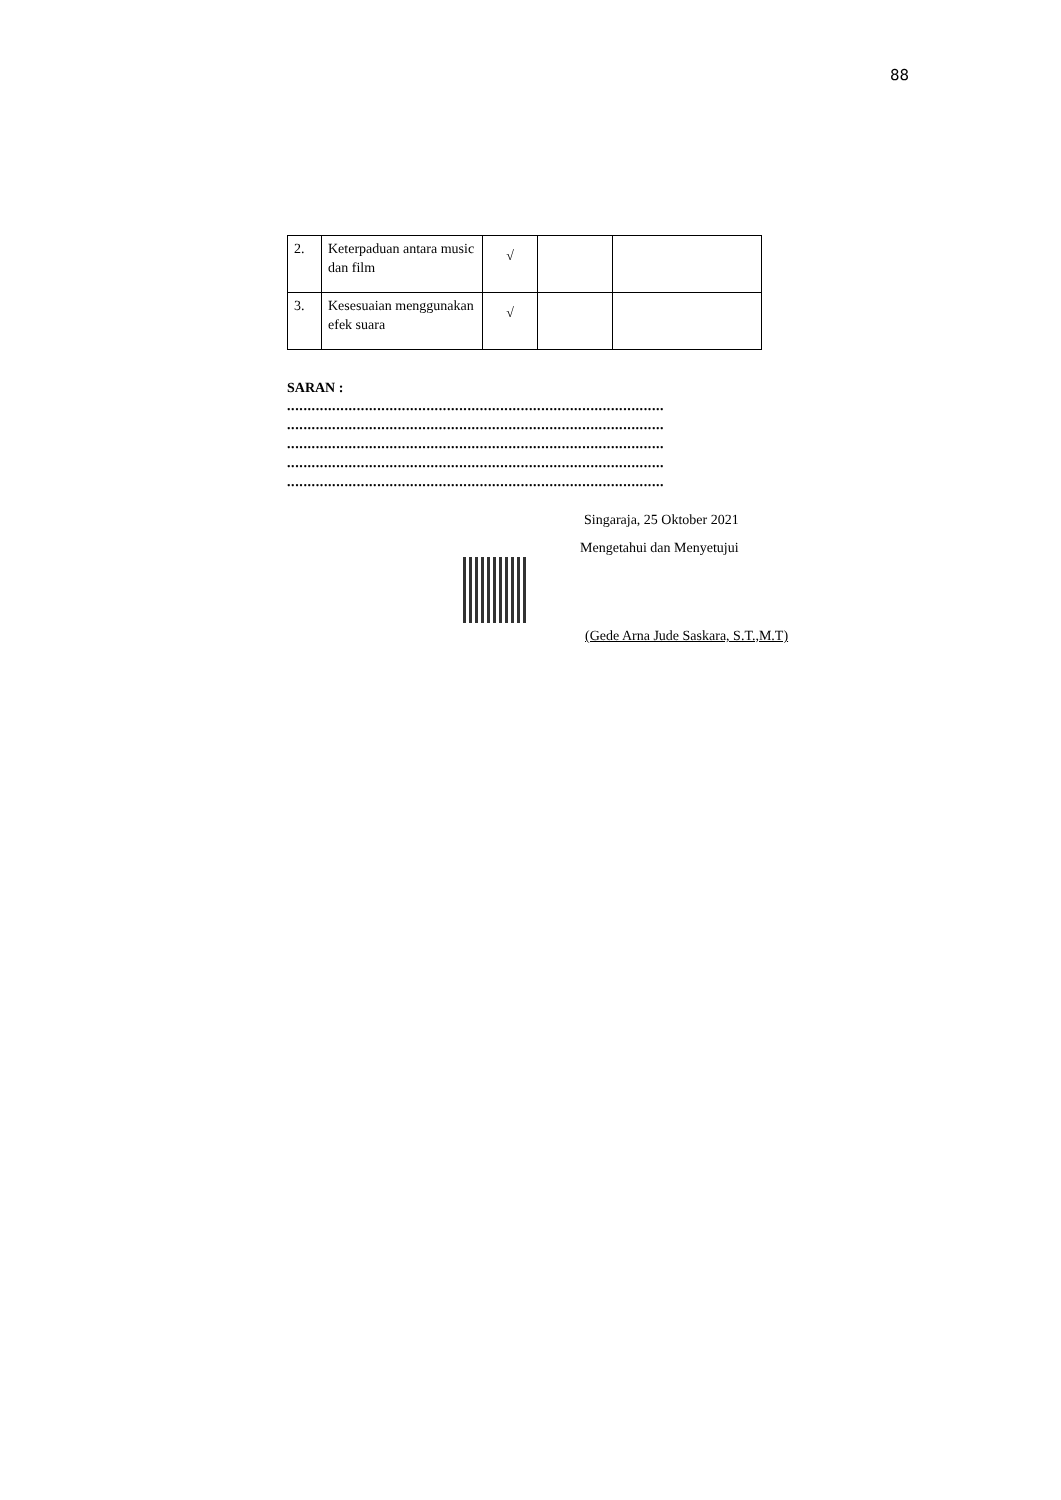88
| 2. | Keterpaduan antara music dan film | √ | | |
| 3. | Kesesuaian menggunakan efek suara | √ | | |
SARAN :
............................................................................................
............................................................................................
............................................................................................
............................................................................................
............................................................................................
Singaraja, 25 Oktober 2021
Mengetahui dan Menyetujui
(Gede Arna Jude Saskara, S.T.,M.T)